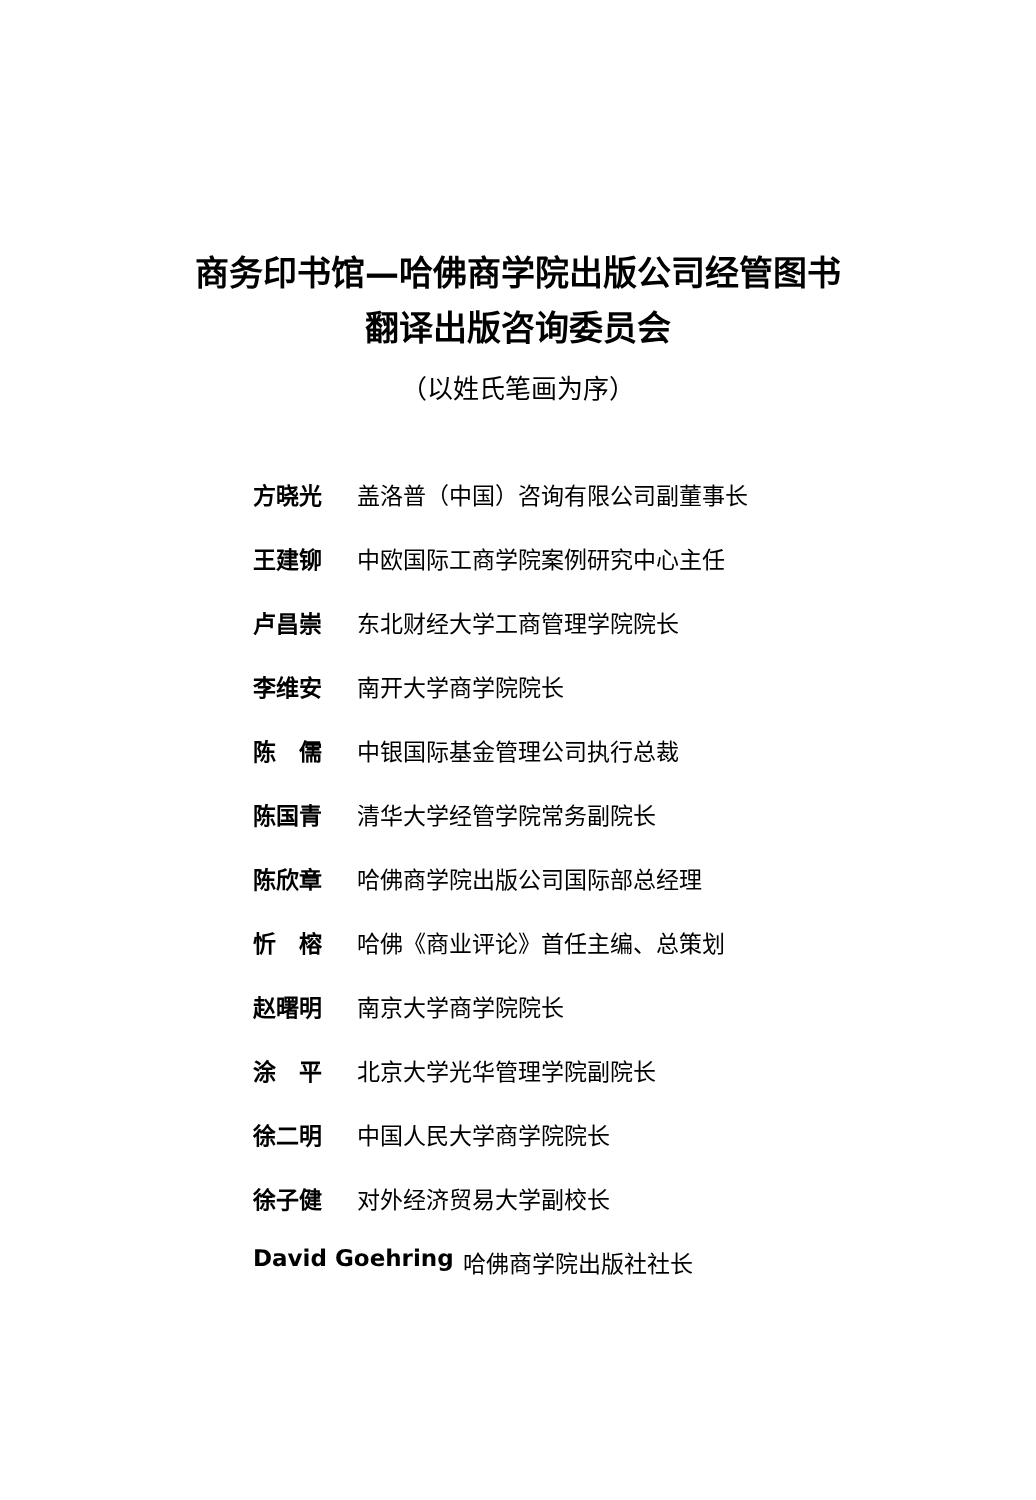商务印书馆—哈佛商学院出版公司经管图书
翻译出版咨询委员会
（以姓氏笔画为序）
方晓光 盖洛普（中国）咨询有限公司副董事长
王建铆 中欧国际工商学院案例研究中心主任
卢昌崇 东北财经大学工商管理学院院长
李维安 南开大学商学院院长
陈　儒 中银国际基金管理公司执行总裁
陈国青 清华大学经管学院常务副院长
陈欣章 哈佛商学院出版公司国际部总经理
忻　榕 哈佛《商业评论》首任主编、总策划
赵曙明 南京大学商学院院长
涂　平 北京大学光华管理学院副院长
徐二明 中国人民大学商学院院长
徐子健 对外经济贸易大学副校长
David Goehring 哈佛商学院出版社社长